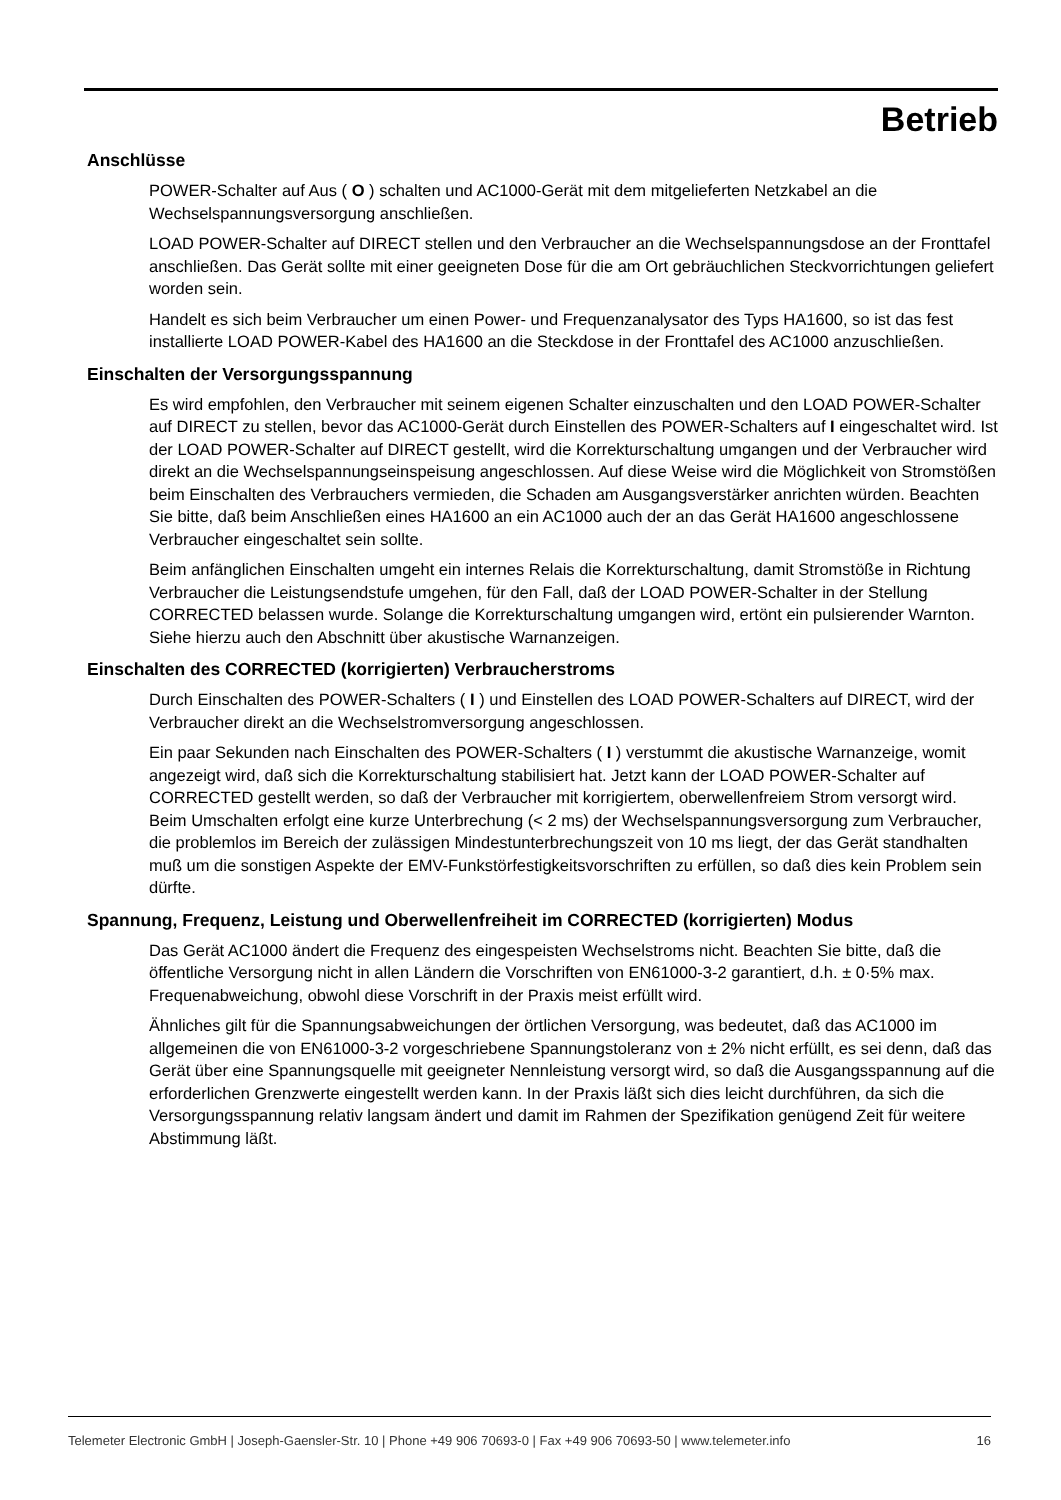Betrieb
Anschlüsse
POWER-Schalter auf Aus ( O ) schalten und AC1000-Gerät mit dem mitgelieferten Netzkabel an die Wechselspannungsversorgung anschließen.
LOAD POWER-Schalter auf DIRECT stellen und den Verbraucher an die Wechselspannungsdose an der Fronttafel anschließen. Das Gerät sollte mit einer geeigneten Dose für die am Ort gebräuchlichen Steckvorrichtungen geliefert worden sein.
Handelt es sich beim Verbraucher um einen Power- und Frequenzanalysator des Typs HA1600, so ist das fest installierte LOAD POWER-Kabel des HA1600 an die Steckdose in der Fronttafel des AC1000 anzuschließen.
Einschalten der Versorgungsspannung
Es wird empfohlen, den Verbraucher mit seinem eigenen Schalter einzuschalten und den LOAD POWER-Schalter auf DIRECT zu stellen, bevor das AC1000-Gerät durch Einstellen des POWER-Schalters auf I eingeschaltet wird. Ist der LOAD POWER-Schalter auf DIRECT gestellt, wird die Korrekturschaltung umgangen und der Verbraucher wird direkt an die Wechselspannungseinspeisung angeschlossen. Auf diese Weise wird die Möglichkeit von Stromstößen beim Einschalten des Verbrauchers vermieden, die Schaden am Ausgangsverstärker anrichten würden. Beachten Sie bitte, daß beim Anschließen eines HA1600 an ein AC1000 auch der an das Gerät HA1600 angeschlossene Verbraucher eingeschaltet sein sollte.
Beim anfänglichen Einschalten umgeht ein internes Relais die Korrekturschaltung, damit Stromstöße in Richtung Verbraucher die Leistungsendstufe umgehen, für den Fall, daß der LOAD POWER-Schalter in der Stellung CORRECTED belassen wurde. Solange die Korrekturschaltung umgangen wird, ertönt ein pulsierender Warnton. Siehe hierzu auch den Abschnitt über akustische Warnanzeigen.
Einschalten des CORRECTED (korrigierten) Verbraucherstroms
Durch Einschalten des POWER-Schalters ( I ) und Einstellen des LOAD POWER-Schalters auf DIRECT, wird der Verbraucher direkt an die Wechselstromversorgung angeschlossen.
Ein paar Sekunden nach Einschalten des POWER-Schalters ( I ) verstummt die akustische Warnanzeige, womit angezeigt wird, daß sich die Korrekturschaltung stabilisiert hat. Jetzt kann der LOAD POWER-Schalter auf CORRECTED gestellt werden, so daß der Verbraucher mit korrigiertem, oberwellenfreiem Strom versorgt wird. Beim Umschalten erfolgt eine kurze Unterbrechung (< 2 ms) der Wechselspannungsversorgung zum Verbraucher, die problemlos im Bereich der zulässigen Mindestunterbrechungszeit von 10 ms liegt, der das Gerät standhalten muß um die sonstigen Aspekte der EMV-Funkstörfestigkeitsvorschriften zu erfüllen, so daß dies kein Problem sein dürfte.
Spannung, Frequenz, Leistung und Oberwellenfreiheit im CORRECTED (korrigierten) Modus
Das Gerät AC1000 ändert die Frequenz des eingespeisten Wechselstroms nicht. Beachten Sie bitte, daß die öffentliche Versorgung nicht in allen Ländern die Vorschriften von EN61000-3-2 garantiert, d.h. ± 0·5% max. Frequenabweichung, obwohl diese Vorschrift in der Praxis meist erfüllt wird.
Ähnliches gilt für die Spannungsabweichungen der örtlichen Versorgung, was bedeutet, daß das AC1000 im allgemeinen die von EN61000-3-2 vorgeschriebene Spannungstoleranz von ± 2% nicht erfüllt, es sei denn, daß das Gerät über eine Spannungsquelle mit geeigneter Nennleistung versorgt wird, so daß die Ausgangsspannung auf die erforderlichen Grenzwerte eingestellt werden kann. In der Praxis läßt sich dies leicht durchführen, da sich die Versorgungsspannung relativ langsam ändert und damit im Rahmen der Spezifikation genügend Zeit für weitere Abstimmung läßt.
Telemeter Electronic GmbH | Joseph-Gaensler-Str. 10 | Phone +49 906 70693-0 | Fax +49 906 70693-50 | www.telemeter.info 16